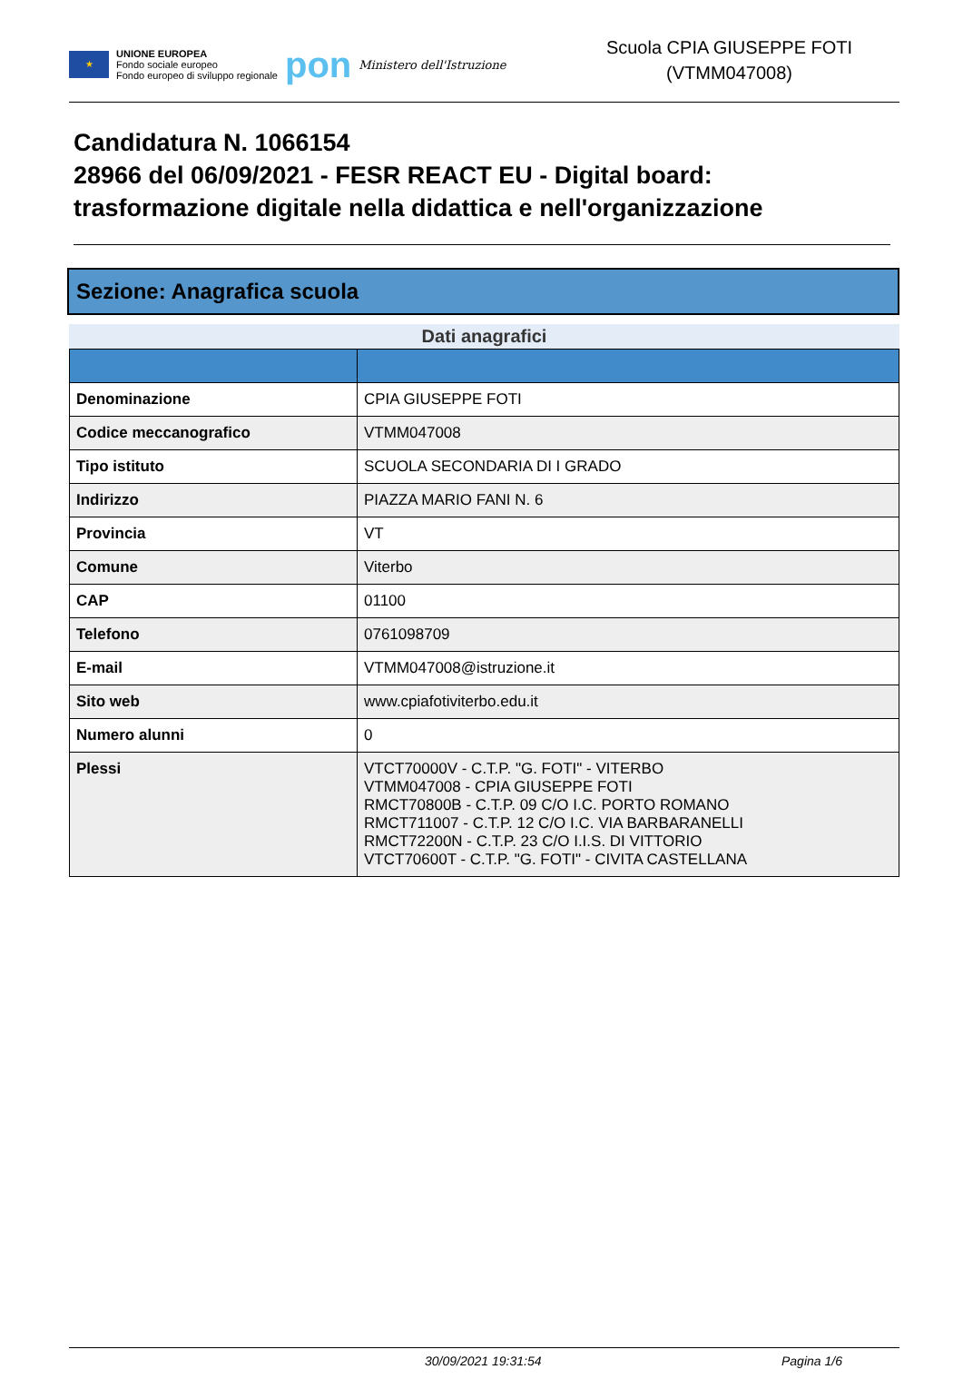★
UNIONE EUROPEA
Fondo sociale europeo
Fondo europeo di sviluppo regionale
pon
Ministero dell'Istruzione
Scuola CPIA GIUSEPPE FOTI
(VTMM047008)
Candidatura N. 1066154
28966 del 06/09/2021 - FESR REACT EU - Digital board: trasformazione digitale nella didattica e nell'organizzazione
Sezione: Anagrafica scuola
Dati anagrafici
| Denominazione | CPIA GIUSEPPE FOTI |
| Codice meccanografico | VTMM047008 |
| Tipo istituto | SCUOLA SECONDARIA DI I GRADO |
| Indirizzo | PIAZZA MARIO FANI N. 6 |
| Provincia | VT |
| Comune | Viterbo |
| CAP | 01100 |
| Telefono | 0761098709 |
| E-mail | VTMM047008@istruzione.it |
| Sito web | www.cpiafotiviterbo.edu.it |
| Numero alunni | 0 |
| Plessi | VTCT70000V - C.T.P. "G. FOTI" - VITERBO VTMM047008 - CPIA GIUSEPPE FOTI RMCT70800B - C.T.P. 09 C/O I.C. PORTO ROMANO RMCT711007 - C.T.P. 12 C/O I.C. VIA BARBARANELLI RMCT72200N - C.T.P. 23 C/O I.I.S. DI VITTORIO VTCT70600T - C.T.P. "G. FOTI" - CIVITA CASTELLANA |
30/09/2021 19:31:54 Pagina 1/6